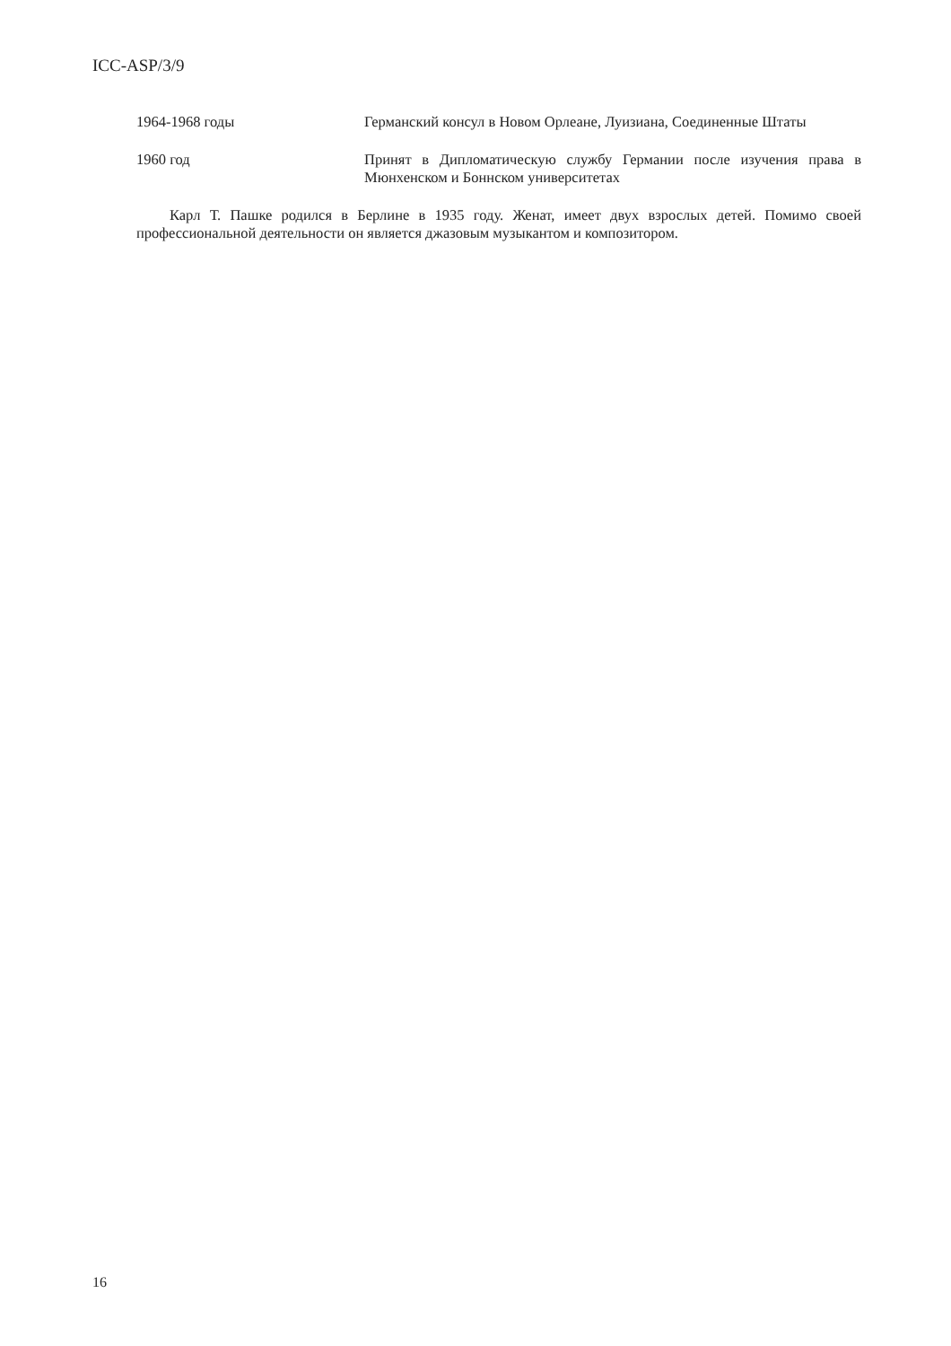ICC-ASP/3/9
1964-1968 годы Германский консул в Новом Орлеане, Луизиана, Соединенные Штаты
1960 год Принят в Дипломатическую службу Германии после изучения права в Мюнхенском и Боннском университетах
Карл Т. Пашке родился в Берлине в 1935 году. Женат, имеет двух взрослых детей. Помимо своей профессиональной деятельности он является джазовым музыкантом и композитором.
16